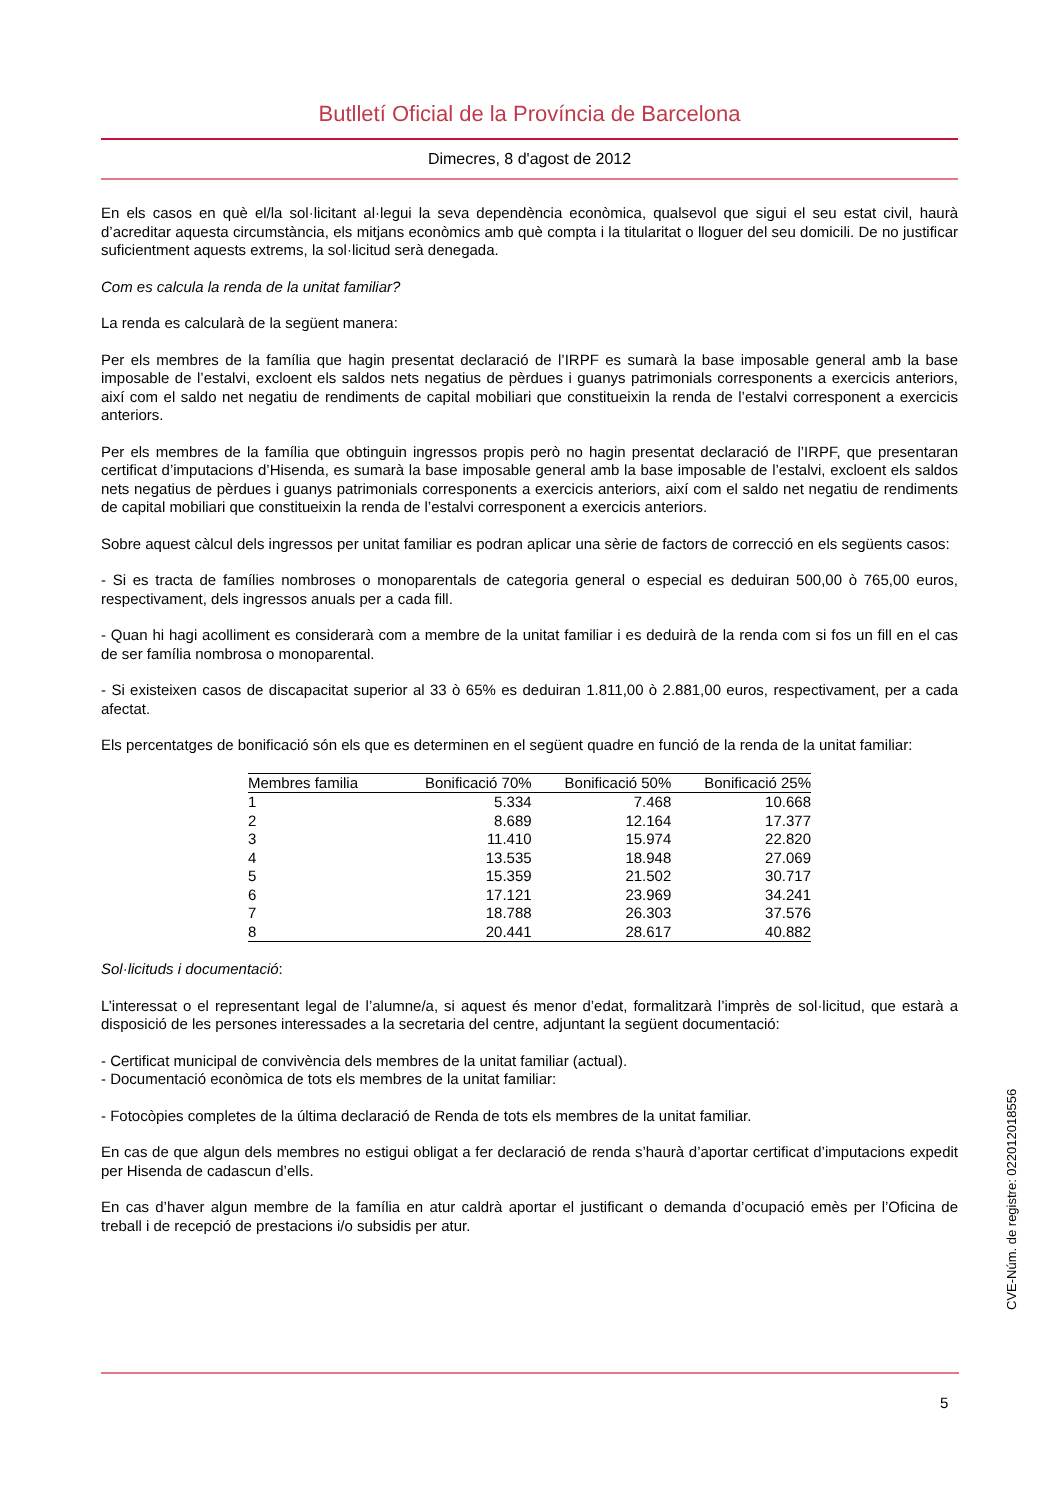Butlletí Oficial de la Província de Barcelona
Dimecres, 8 d'agost de 2012
En els casos en què el/la sol·licitant al·legui la seva dependència econòmica, qualsevol que sigui el seu estat civil, haurà d’acreditar aquesta circumstància, els mitjans econòmics amb què compta i la titularitat o lloguer del seu domicili. De no justificar suficientment aquests extrems, la sol·licitud serà denegada.
Com es calcula la renda de la unitat familiar?
La renda es calcularà de la següent manera:
Per els membres de la família que hagin presentat declaració de l’IRPF es sumarà la base imposable general amb la base imposable de l’estalvi, excloent els saldos nets negatius de pèrdues i guanys patrimonials corresponents a exercicis anteriors, així com el saldo net negatiu de rendiments de capital mobiliari que constitueixin la renda de l’estalvi corresponent a exercicis anteriors.
Per els membres de la família que obtinguin ingressos propis però no hagin presentat declaració de l’IRPF, que presentaran certificat d’imputacions d’Hisenda, es sumarà la base imposable general amb la base imposable de l’estalvi, excloent els saldos nets negatius de pèrdues i guanys patrimonials corresponents a exercicis anteriors, així com el saldo net negatiu de rendiments de capital mobiliari que constitueixin la renda de l’estalvi corresponent a exercicis anteriors.
Sobre aquest càlcul dels ingressos per unitat familiar es podran aplicar una sèrie de factors de correcció en els següents casos:
- Si es tracta de famílies nombroses o monoparentals de categoria general o especial es deduiran 500,00 ò 765,00 euros, respectivament, dels ingressos anuals per a cada fill.
- Quan hi hagi acolliment es considerarà com a membre de la unitat familiar i es deduirà de la renda com si fos un fill en el cas de ser família nombrosa o monoparental.
- Si existeixen casos de discapacitat superior al 33 ò 65% es deduiran 1.811,00 ò 2.881,00 euros, respectivament, per a cada afectat.
Els percentatges de bonificació són els que es determinen en el següent quadre en funció de la renda de la unitat familiar:
| Membres familia | Bonificació 70% | Bonificació 50% | Bonificació 25% |
| --- | --- | --- | --- |
| 1 | 5.334 | 7.468 | 10.668 |
| 2 | 8.689 | 12.164 | 17.377 |
| 3 | 11.410 | 15.974 | 22.820 |
| 4 | 13.535 | 18.948 | 27.069 |
| 5 | 15.359 | 21.502 | 30.717 |
| 6 | 17.121 | 23.969 | 34.241 |
| 7 | 18.788 | 26.303 | 37.576 |
| 8 | 20.441 | 28.617 | 40.882 |
Sol·licituds i documentació:
L’interessat o el representant legal de l’alumne/a, si aquest és menor d’edat, formalitzarà l’imprès de sol·licitud, que estarà a disposició de les persones interessades a la secretaria del centre, adjuntant la següent documentació:
- Certificat municipal de convivència dels membres de la unitat familiar (actual).
- Documentació econòmica de tots els membres de la unitat familiar:
- Fotocòpies completes de la última declaració de Renda de tots els membres de la unitat familiar.
En cas de que algun dels membres no estigui obligat a fer declaració de renda s’haurà d’aportar certificat d’imputacions expedit per Hisenda de cadascun d’ells.
En cas d’haver algun membre de la família en atur caldrà aportar el justificant o demanda d’ocupació emès per l’Oficina de treball i de recepció de prestacions i/o subsidis per atur.
CVE-Núm. de registre: 022012018556
5